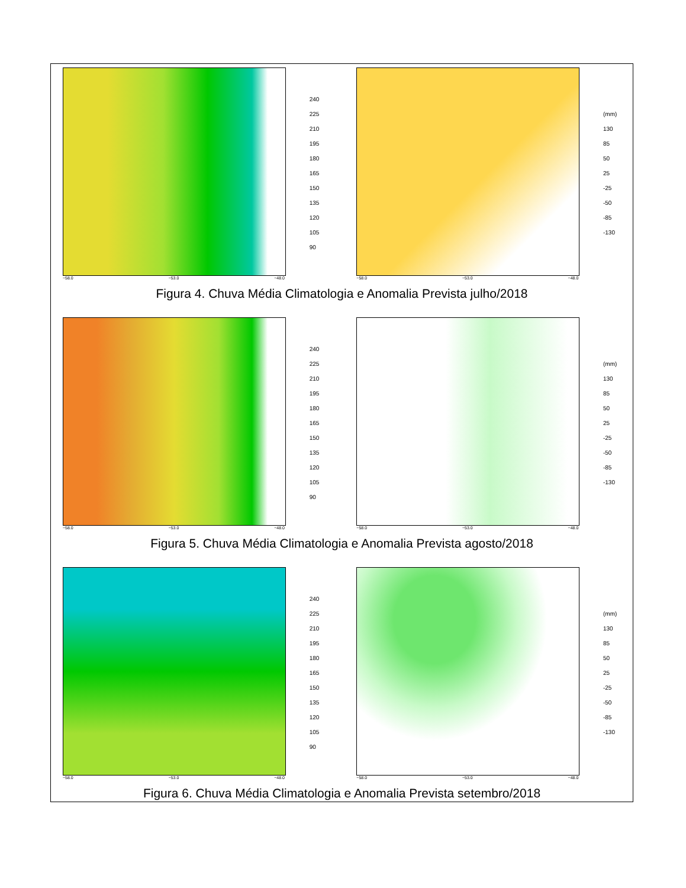−58.0 −53.0 −48.0
240
225
210
195
180
165
150
135
120
105
90
−58.0 −53.0 −48.0
(mm)
130
85
50
25
-25
-50
-85
-130
Figura 4. Chuva Média Climatologia e Anomalia Prevista julho/2018
−58.0 −53.0 −48.0
240
225
210
195
180
165
150
135
120
105
90
−58.0 −53.0 −48.0
(mm)
130
85
50
25
-25
-50
-85
-130
Figura 5. Chuva Média Climatologia e Anomalia Prevista agosto/2018
−58.0 −53.0 −48.0
240
225
210
195
180
165
150
135
120
105
90
−58.0 −53.0 −48.0
(mm)
130
85
50
25
-25
-50
-85
-130
Figura 6. Chuva Média Climatologia e Anomalia Prevista setembro/2018